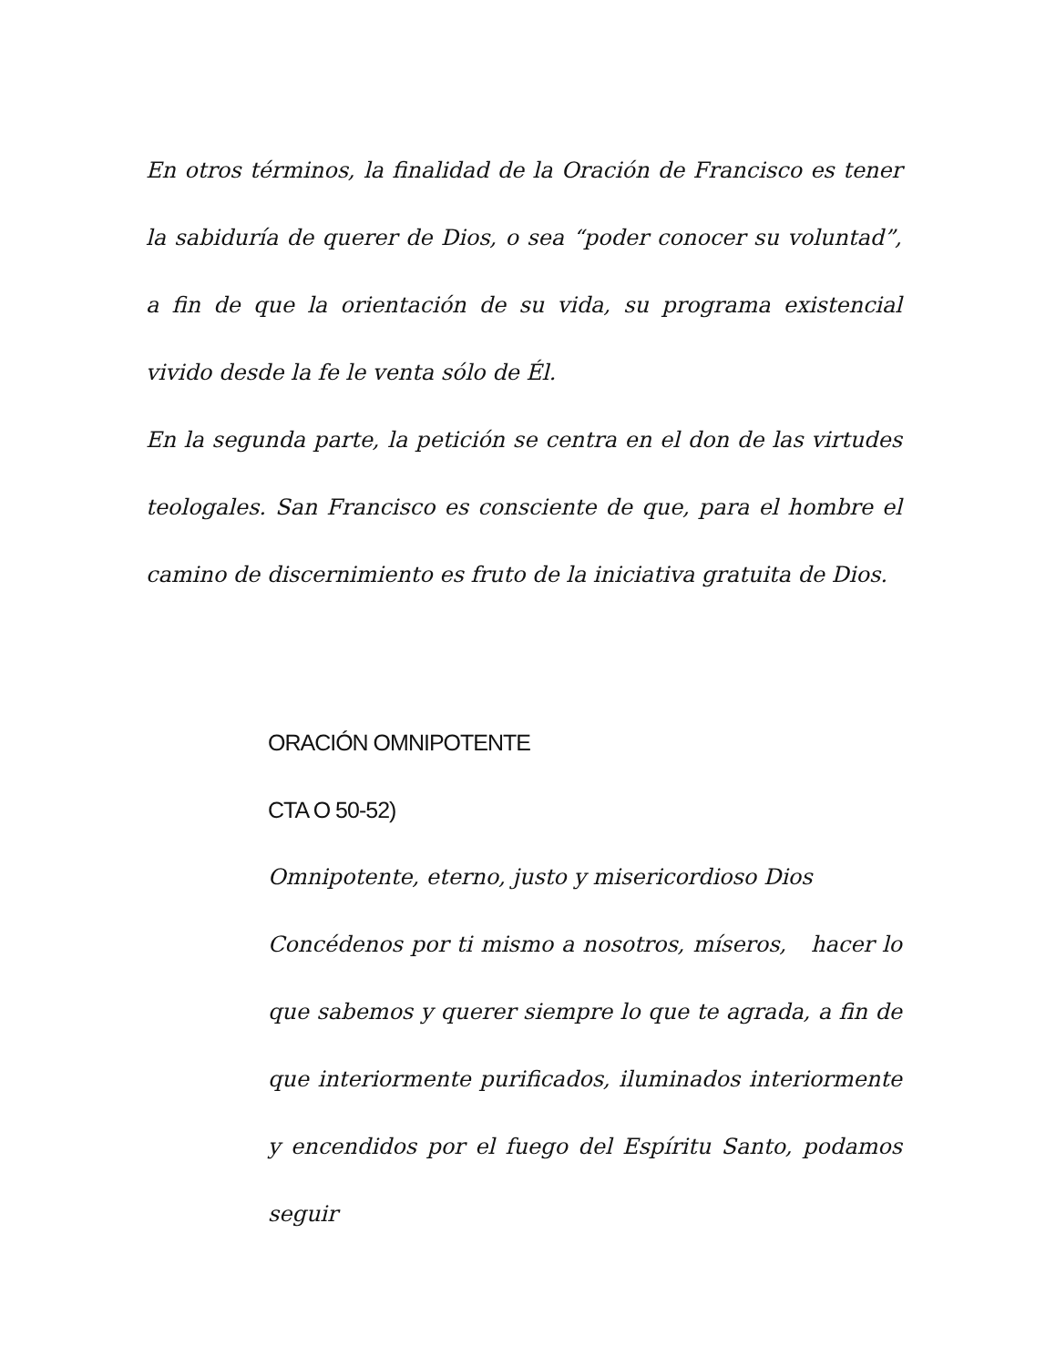En otros términos, la finalidad de la Oración de Francisco es tener la sabiduría de querer de Dios, o sea “poder conocer su voluntad”, a fin de que la orientación de su vida, su programa existencial vivido desde la fe le venta sólo de Él.
En la segunda parte, la petición se centra en el don de las virtudes teologales. San Francisco es consciente de que, para el hombre el camino de discernimiento es fruto de la iniciativa gratuita de Dios.
ORACIÓN OMNIPOTENTE
CTA O 50-52)
Omnipotente, eterno, justo y misericordioso Dios
Concédenos por ti mismo a nosotros, míseros, hacer lo que sabemos y querer siempre lo que te agrada, a fin de que interiormente purificados, iluminados interiormente y encendidos por el fuego del Espíritu Santo, podamos seguir